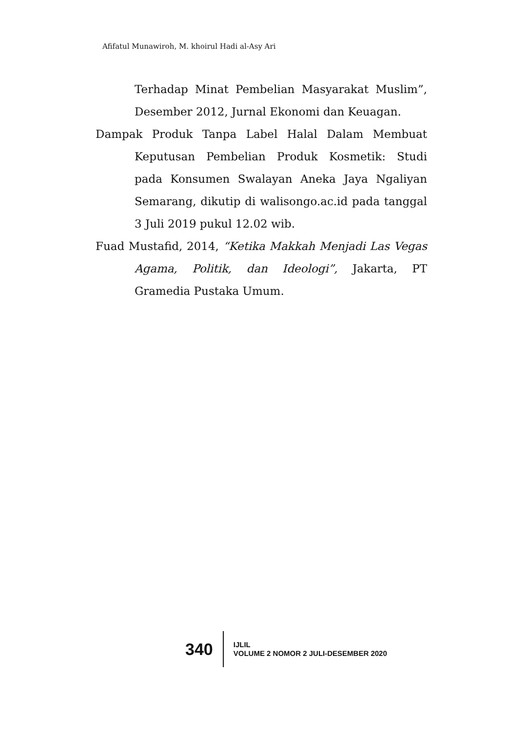Afifatul Munawiroh, M. khoirul Hadi al-Asy Ari
Terhadap Minat Pembelian Masyarakat Muslim”, Desember 2012, Jurnal Ekonomi dan Keuagan.
Dampak Produk Tanpa Label Halal Dalam Membuat Keputusan Pembelian Produk Kosmetik: Studi pada Konsumen Swalayan Aneka Jaya Ngaliyan Semarang, dikutip di walisongo.ac.id pada tanggal 3 Juli 2019 pukul 12.02 wib.
Fuad Mustafid, 2014, “Ketika Makkah Menjadi Las Vegas Agama, Politik, dan Ideologi”, Jakarta, PT Gramedia Pustaka Umum.
340
IJLIL
VOLUME 2 NOMOR 2 JULI-DESEMBER 2020